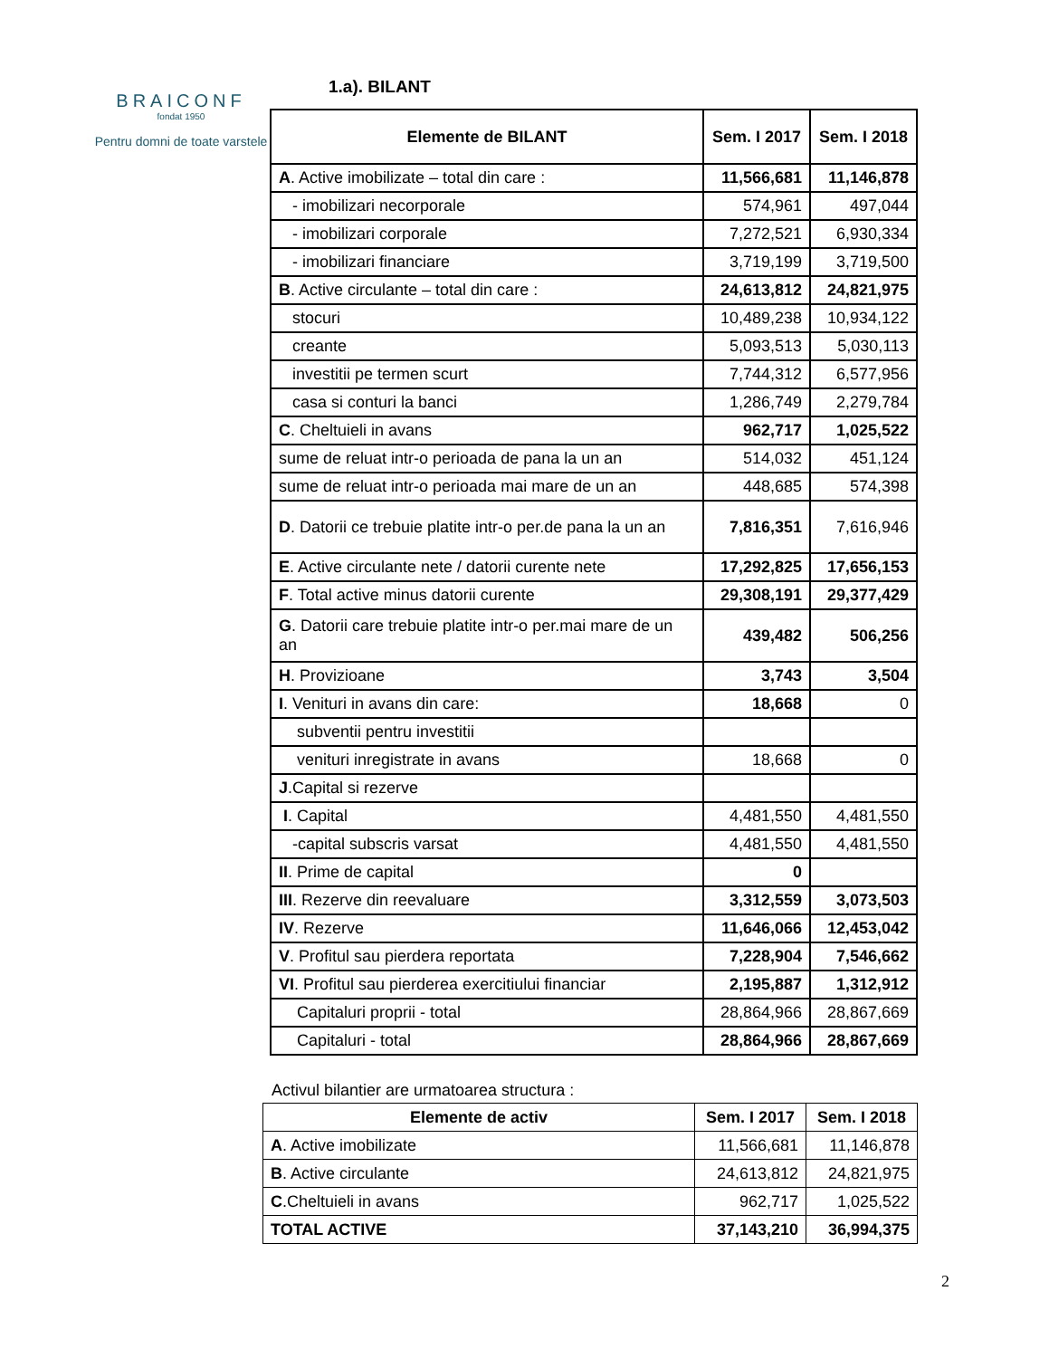BRAICONF
fondat 1950
Pentru domni de toate varstele
1.a). BILANT
| Elemente de BILANT | Sem. I 2017 | Sem. I 2018 |
| --- | --- | --- |
| A . Active imobilizate – total din care : | 11,566,681 | 11,146,878 |
| - imobilizari necorporale | 574,961 | 497,044 |
| - imobilizari corporale | 7,272,521 | 6,930,334 |
| - imobilizari financiare | 3,719,199 | 3,719,500 |
| B . Active circulante – total din care : | 24,613,812 | 24,821,975 |
| stocuri | 10,489,238 | 10,934,122 |
| creante | 5,093,513 | 5,030,113 |
| investitii pe termen scurt | 7,744,312 | 6,577,956 |
| casa si conturi la banci | 1,286,749 | 2,279,784 |
| C . Cheltuieli in avans | 962,717 | 1,025,522 |
| sume de reluat intr-o perioada de pana la un an | 514,032 | 451,124 |
| sume de reluat intr-o perioada mai mare de un an | 448,685 | 574,398 |
| D . Datorii ce trebuie platite intr-o per.de pana la un an | 7,816,351 | 7,616,946 |
| E . Active circulante nete / datorii curente nete | 17,292,825 | 17,656,153 |
| F . Total active minus datorii curente | 29,308,191 | 29,377,429 |
| G . Datorii care trebuie platite intr-o per.mai mare de un an | 439,482 | 506,256 |
| H . Provizioane | 3,743 | 3,504 |
| I . Venituri in avans din care: | 18,668 | 0 |
| subventii pentru investitii | | |
| venituri inregistrate in avans | 18,668 | 0 |
| J .Capital si rezerve | | |
| I . Capital | 4,481,550 | 4,481,550 |
| -capital subscris varsat | 4,481,550 | 4,481,550 |
| II . Prime de capital | 0 | |
| III . Rezerve din reevaluare | 3,312,559 | 3,073,503 |
| IV . Rezerve | 11,646,066 | 12,453,042 |
| V . Profitul sau pierdera reportata | 7,228,904 | 7,546,662 |
| VI . Profitul sau pierderea exercitiului financiar | 2,195,887 | 1,312,912 |
| Capitaluri proprii - total | 28,864,966 | 28,867,669 |
| Capitaluri - total | 28,864,966 | 28,867,669 |
Activul bilantier are urmatoarea structura :
| Elemente de activ | Sem. I 2017 | Sem. I 2018 |
| --- | --- | --- |
| A . Active imobilizate | 11,566,681 | 11,146,878 |
| B . Active circulante | 24,613,812 | 24,821,975 |
| C .Cheltuieli in avans | 962,717 | 1,025,522 |
| TOTAL ACTIVE | 37,143,210 | 36,994,375 |
2